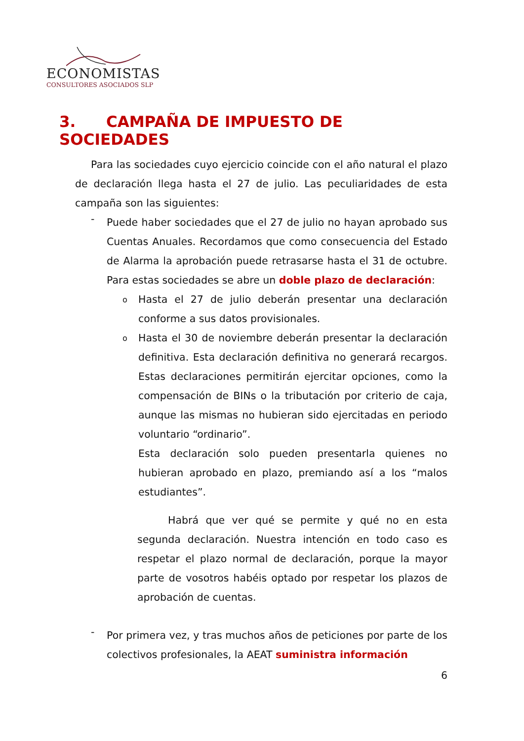ECONOMISTAS
CONSULTORES ASOCIADOS SLP
3. CAMPAÑA DE IMPUESTO DE SOCIEDADES
Para las sociedades cuyo ejercicio coincide con el año natural el plazo de declaración llega hasta el 27 de julio. Las peculiaridades de esta campaña son las siguientes:
-
Puede haber sociedades que el 27 de julio no hayan aprobado sus Cuentas Anuales. Recordamos que como consecuencia del Estado de Alarma la aprobación puede retrasarse hasta el 31 de octubre. Para estas sociedades se abre un doble plazo de declaración:
o
Hasta el 27 de julio deberán presentar una declaración conforme a sus datos provisionales.
o
Hasta el 30 de noviembre deberán presentar la declaración definitiva. Esta declaración definitiva no generará recargos. Estas declaraciones permitirán ejercitar opciones, como la compensación de BINs o la tributación por criterio de caja, aunque las mismas no hubieran sido ejercitadas en periodo voluntario “ordinario”.
Esta declaración solo pueden presentarla quienes no hubieran aprobado en plazo, premiando así a los “malos estudiantes”.
Habrá que ver qué se permite y qué no en esta segunda declaración. Nuestra intención en todo caso es respetar el plazo normal de declaración, porque la mayor parte de vosotros habéis optado por respetar los plazos de aprobación de cuentas.
-
Por primera vez, y tras muchos años de peticiones por parte de los colectivos profesionales, la AEAT suministra información
6